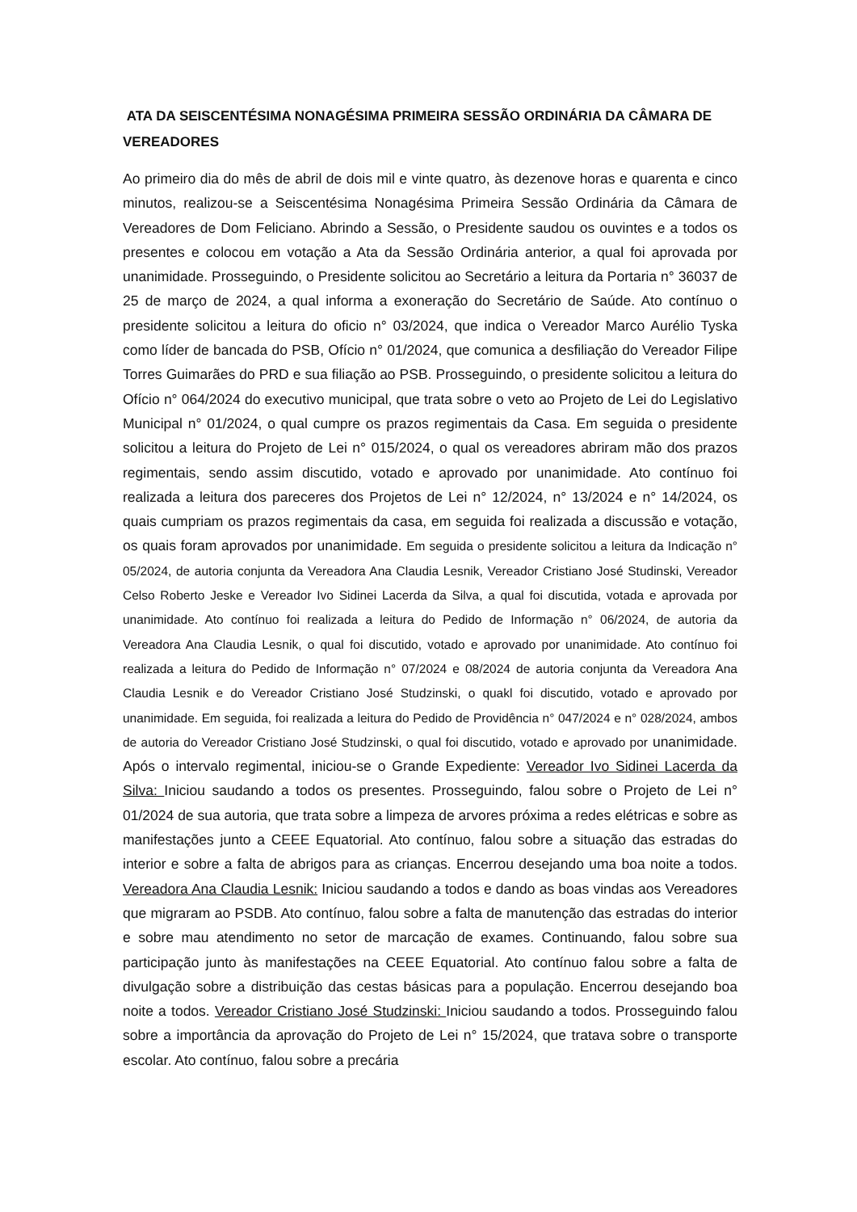ATA DA SEISCENTÉSIMA NONAGÉSIMA PRIMEIRA SESSÃO ORDINÁRIA DA CÂMARA DE VEREADORES
Ao primeiro dia do mês de abril de dois mil e vinte quatro, às dezenove horas e quarenta e cinco minutos, realizou-se a Seiscentésima Nonagésima Primeira Sessão Ordinária da Câmara de Vereadores de Dom Feliciano. Abrindo a Sessão, o Presidente saudou os ouvintes e a todos os presentes e colocou em votação a Ata da Sessão Ordinária anterior, a qual foi aprovada por unanimidade. Prosseguindo, o Presidente solicitou ao Secretário a leitura da Portaria n° 36037 de 25 de março de 2024, a qual informa a exoneração do Secretário de Saúde. Ato contínuo o presidente solicitou a leitura do oficio n° 03/2024, que indica o Vereador Marco Aurélio Tyska como líder de bancada do PSB, Ofício n° 01/2024, que comunica a desfiliação do Vereador Filipe Torres Guimarães do PRD e sua filiação ao PSB. Prosseguindo, o presidente solicitou a leitura do Ofício n° 064/2024 do executivo municipal, que trata sobre o veto ao Projeto de Lei do Legislativo Municipal n° 01/2024, o qual cumpre os prazos regimentais da Casa. Em seguida o presidente solicitou a leitura do Projeto de Lei n° 015/2024, o qual os vereadores abriram mão dos prazos regimentais, sendo assim discutido, votado e aprovado por unanimidade. Ato contínuo foi realizada a leitura dos pareceres dos Projetos de Lei n° 12/2024, n° 13/2024 e n° 14/2024, os quais cumpriam os prazos regimentais da casa, em seguida foi realizada a discussão e votação, os quais foram aprovados por unanimidade. Em seguida o presidente solicitou a leitura da Indicação n° 05/2024, de autoria conjunta da Vereadora Ana Claudia Lesnik, Vereador Cristiano José Studinski, Vereador Celso Roberto Jeske e Vereador Ivo Sidinei Lacerda da Silva, a qual foi discutida, votada e aprovada por unanimidade. Ato contínuo foi realizada a leitura do Pedido de Informação n° 06/2024, de autoria da Vereadora Ana Claudia Lesnik, o qual foi discutido, votado e aprovado por unanimidade. Ato contínuo foi realizada a leitura do Pedido de Informação n° 07/2024 e 08/2024 de autoria conjunta da Vereadora Ana Claudia Lesnik e do Vereador Cristiano José Studzinski, o quakl foi discutido, votado e aprovado por unanimidade. Em seguida, foi realizada a leitura do Pedido de Providência n° 047/2024 e n° 028/2024, ambos de autoria do Vereador Cristiano José Studzinski, o qual foi discutido, votado e aprovado por unanimidade. Após o intervalo regimental, iniciou-se o Grande Expediente: Vereador Ivo Sidinei Lacerda da Silva: Iniciou saudando a todos os presentes. Prosseguindo, falou sobre o Projeto de Lei n° 01/2024 de sua autoria, que trata sobre a limpeza de arvores próxima a redes elétricas e sobre as manifestações junto a CEEE Equatorial. Ato contínuo, falou sobre a situação das estradas do interior e sobre a falta de abrigos para as crianças. Encerrou desejando uma boa noite a todos. Vereadora Ana Claudia Lesnik: Iniciou saudando a todos e dando as boas vindas aos Vereadores que migraram ao PSDB. Ato contínuo, falou sobre a falta de manutenção das estradas do interior e sobre mau atendimento no setor de marcação de exames. Continuando, falou sobre sua participação junto às manifestações na CEEE Equatorial. Ato contínuo falou sobre a falta de divulgação sobre a distribuição das cestas básicas para a população. Encerrou desejando boa noite a todos. Vereador Cristiano José Studzinski: Iniciou saudando a todos. Prosseguindo falou sobre a importância da aprovação do Projeto de Lei n° 15/2024, que tratava sobre o transporte escolar. Ato contínuo, falou sobre a precária